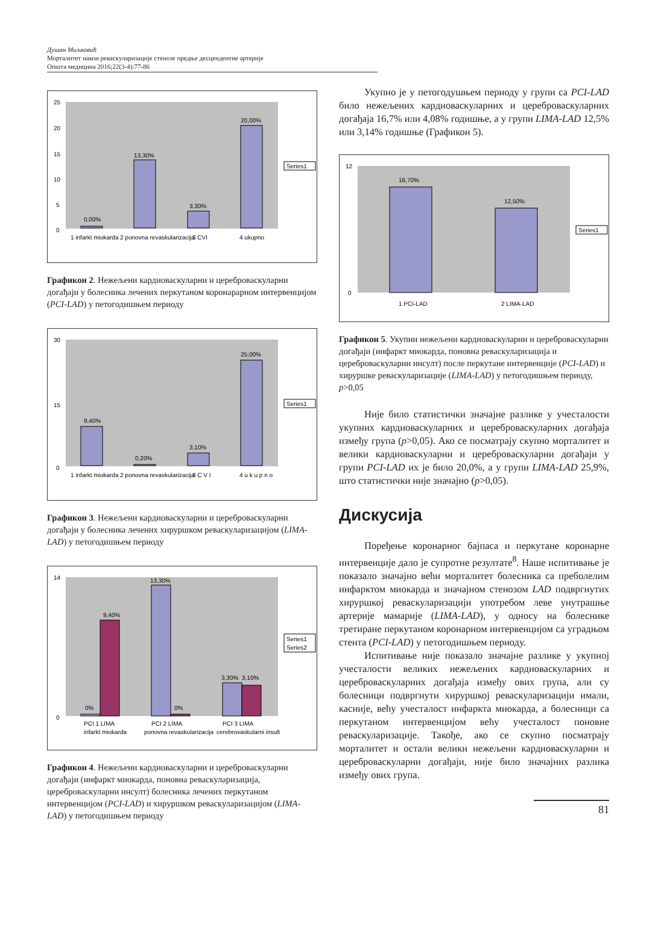Душан Миљковић
Морталитет након реваскуларизације стенозе предње десцендентне артерије
Општа медицина 2016;22(3-4):77-86
25
20
15
10
5
0
0,00%
13,30%
3,30%
20,00%
Series1
1 infarkt miokarda
2 ponovna revaskularizacija
3 CVI
4 ukupno
Графикон 2. Нежељени кардиоваскуларни и цереброваскуларни догађаји у болесника лечених перкутаном коронарарном интервенцијом (PCI-LAD) у петогодишњем периоду
9,40%
0,20%
3,10%
25,00%
30
15
0
Series1
1 infarkt miokarda
2 ponovna revaskularizacija
3 C V I
4 u k u p n o
Графикон 3. Нежељени кардиоваскуларни и цереброваскуларни догађаји у болесника лечених хируршком реваскуларизацијом (LIMA-LAD) у петогодишњем периоду
0%
9,40%
13,30%
0%
3,30%
3,10%
14
0
Series1
Series2
PCI 1 LIMA
infarkt miokarda
PCI 2 LIMA
ponovna revaskularizacija
PCI 3 LIMA
cerebrovaskularni insult
Графикон 4. Нежељени кардиоваскуларни и цереброваскуларни догађаји (инфаркт миокарда, поновна реваскуларизација, цереброваскуларни инсулт) болесника лечених перкутаном интервенцијом (PCI-LAD) и хируршком реваскуларизацијом (LIMA-LAD) у петогодишњем периоду
Укупно је у петогодушњем периоду у групи са PCI-LAD било нежељених кардиоваскуларних и цереброваскуларних догађаја 16,7% или 4,08% годишње, а у групи LIMA-LAD 12,5% или 3,14% годишње (Графикон 5).
16,70%
12,50%
12
0
Series1
1 PCI-LAD
2 LIMA-LAD
Графикон 5. Укупни нежељени кардиоваскуларни и цереброваскуларни догађаји (инфаркт миокарда, поновна реваскуларизација и цереброваскуларни инсулт) после перкутане интервенције (PCI-LAD) и хируршке реваскуларизације (LIMA-LAD) у петогодишњем периоду, p>0,05
Није било статистички значајне разлике у учесталости укупних кардиоваскуларних и цереброваскуларних догађаја између група (p>0,05). Ако се посматрају скупно морталитет и велики кардиоваскуларни и цереброваскуларни догађаји у групи PCI-LAD их је било 20,0%, а у групи LIMA-LAD 25,9%, што статистички није значајно (p>0,05).
Дискусија
Поређење коронарног бајпаса и перкутане коронарне интервенције дало је супротне резултате<sup>8</sup>. Наше испитивање је показало значајно већи морталитет болесника са преболелим инфарктом миокарда и значајном стенозом LAD подвргнутих хируршкој реваскуларизацији употребом леве унутрашње артерије мамарије (LIMA-LAD), у односу на болеснике третиране перкутаном коронарном интервенцијом са уградњом стента (PCI-LAD) у петогодишњем периоду.
Испитивање није показало значајне разлике у укупној учесталости великих нежељених кардиоваскуларних и цереброваскуларних догађаја између ових група, али су болесници подвргнути хируршкој реваскуларизацији имали, касније, већу учесталост инфаркта миокарда, а болесници са перкутаном интервенцијом већу учесталост поновне реваскуларизације. Такође, ако се скупно посматрају морталитет и остали велики нежељени кардиоваскуларни и цереброваскуларни догађаји, није било значајних разлика између ових група.
81